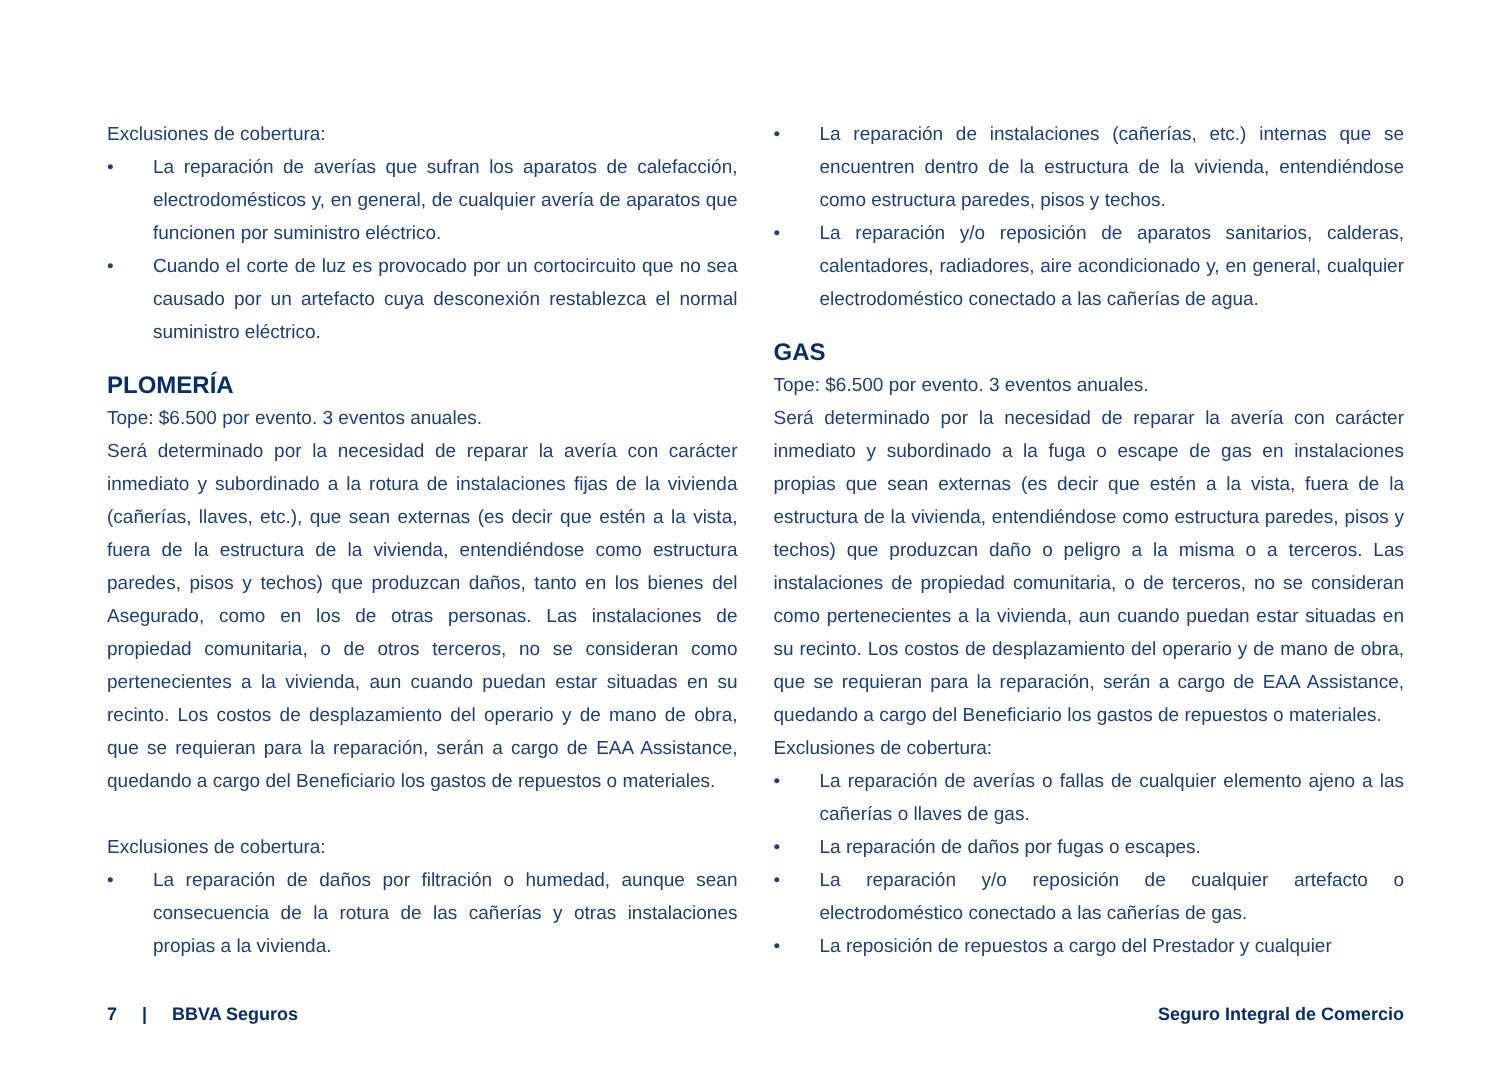Exclusiones de cobertura:
• La reparación de averías que sufran los aparatos de calefacción, electrodomésticos y, en general, de cualquier avería de aparatos que funcionen por suministro eléctrico.
• Cuando el corte de luz es provocado por un cortocircuito que no sea causado por un artefacto cuya desconexión restablezca el normal suministro eléctrico.
PLOMERÍA
Tope: $6.500 por evento. 3 eventos anuales.
Será determinado por la necesidad de reparar la avería con carácter inmediato y subordinado a la rotura de instalaciones fijas de la vivienda (cañerías, llaves, etc.), que sean externas (es decir que estén a la vista, fuera de la estructura de la vivienda, entendiéndose como estructura paredes, pisos y techos) que produzcan daños, tanto en los bienes del Asegurado, como en los de otras personas. Las instalaciones de propiedad comunitaria, o de otros terceros, no se consideran como pertenecientes a la vivienda, aun cuando puedan estar situadas en su recinto. Los costos de desplazamiento del operario y de mano de obra, que se requieran para la reparación, serán a cargo de EAA Assistance, quedando a cargo del Beneficiario los gastos de repuestos o materiales.
Exclusiones de cobertura:
• La reparación de daños por filtración o humedad, aunque sean consecuencia de la rotura de las cañerías y otras instalaciones propias a la vivienda.
• La reparación de instalaciones (cañerías, etc.) internas que se encuentren dentro de la estructura de la vivienda, entendiéndose como estructura paredes, pisos y techos.
• La reparación y/o reposición de aparatos sanitarios, calderas, calentadores, radiadores, aire acondicionado y, en general, cualquier electrodoméstico conectado a las cañerías de agua.
GAS
Tope: $6.500 por evento. 3 eventos anuales.
Será determinado por la necesidad de reparar la avería con carácter inmediato y subordinado a la fuga o escape de gas en instalaciones propias que sean externas (es decir que estén a la vista, fuera de la estructura de la vivienda, entendiéndose como estructura paredes, pisos y techos) que produzcan daño o peligro a la misma o a terceros. Las instalaciones de propiedad comunitaria, o de terceros, no se consideran como pertenecientes a la vivienda, aun cuando puedan estar situadas en su recinto. Los costos de desplazamiento del operario y de mano de obra, que se requieran para la reparación, serán a cargo de EAA Assistance, quedando a cargo del Beneficiario los gastos de repuestos o materiales.
Exclusiones de cobertura:
• La reparación de averías o fallas de cualquier elemento ajeno a las cañerías o llaves de gas.
• La reparación de daños por fugas o escapes.
• La reparación y/o reposición de cualquier artefacto o electrodoméstico conectado a las cañerías de gas.
• La reposición de repuestos a cargo del Prestador y cualquier
7 | BBVA Seguros Seguro Integral de Comercio